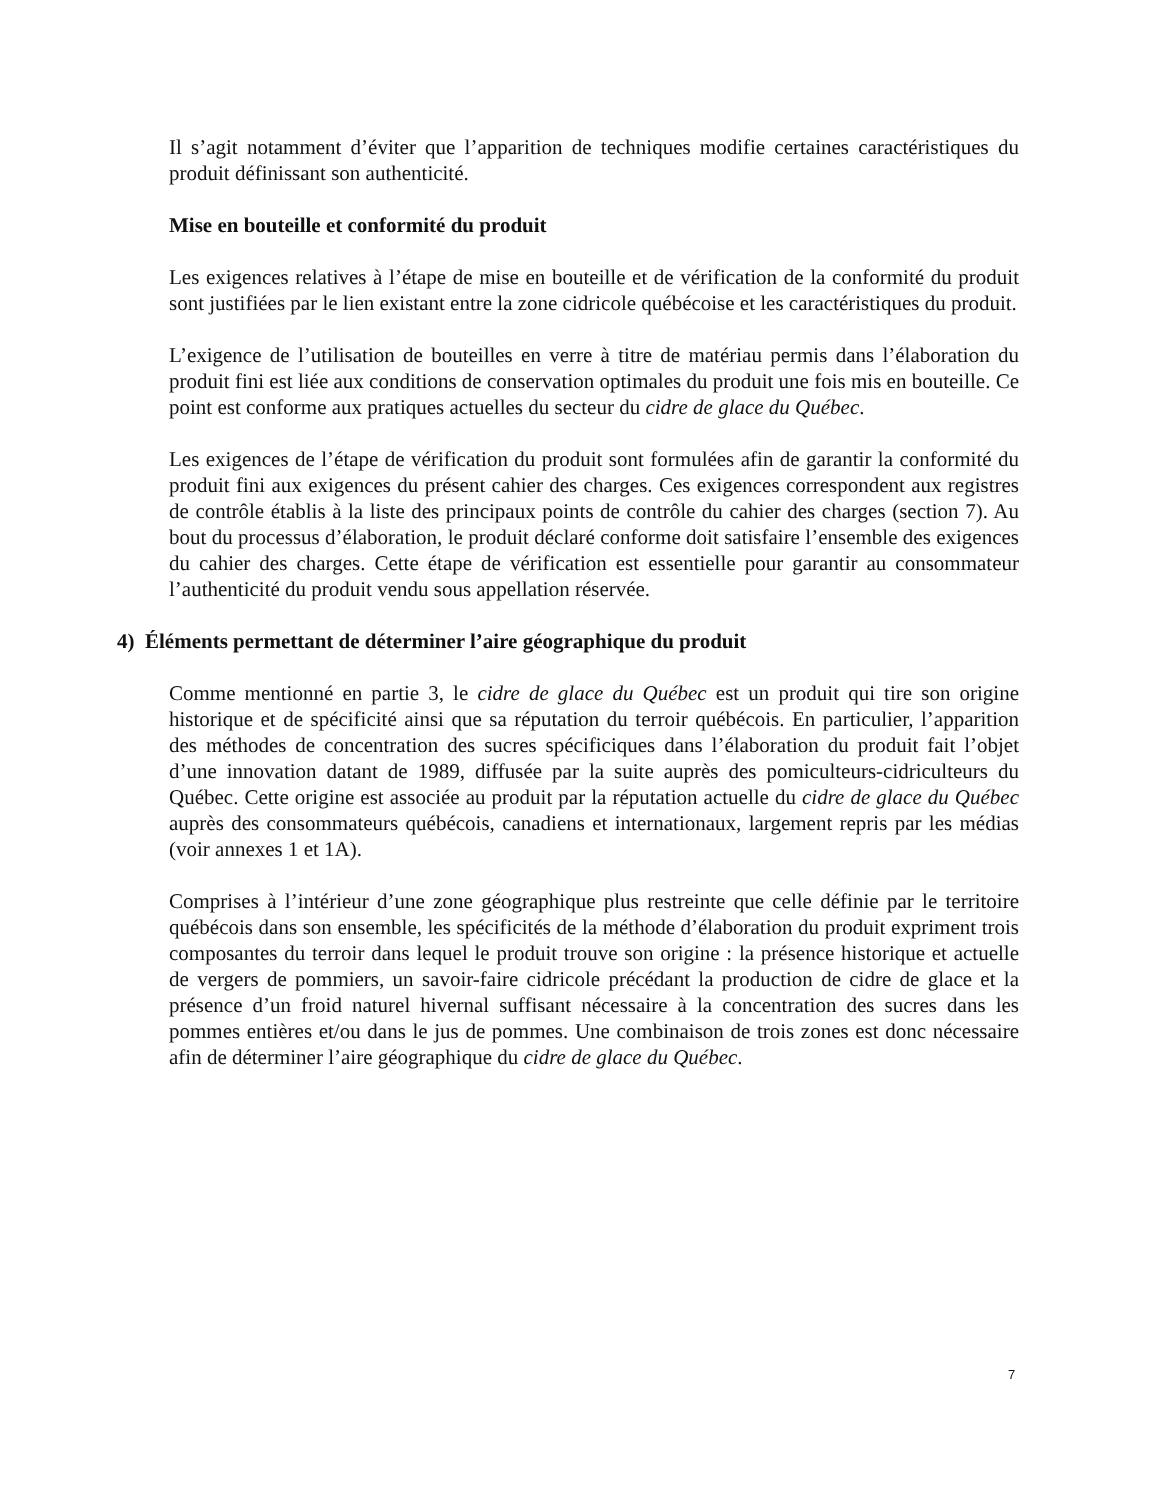Il s’agit notamment d’éviter que l’apparition de techniques modifie certaines caractéristiques du produit définissant son authenticité.
Mise en bouteille et conformité du produit
Les exigences relatives à l’étape de mise en bouteille et de vérification de la conformité du produit sont justifiées par le lien existant entre la zone cidricole québécoise et les caractéristiques du produit.
L’exigence de l’utilisation de bouteilles en verre à titre de matériau permis dans l’élaboration du produit fini est liée aux conditions de conservation optimales du produit une fois mis en bouteille. Ce point est conforme aux pratiques actuelles du secteur du cidre de glace du Québec.
Les exigences de l’étape de vérification du produit sont formulées afin de garantir la conformité du produit fini aux exigences du présent cahier des charges. Ces exigences correspondent aux registres de contrôle établis à la liste des principaux points de contrôle du cahier des charges (section 7). Au bout du processus d’élaboration, le produit déclaré conforme doit satisfaire l’ensemble des exigences du cahier des charges. Cette étape de vérification est essentielle pour garantir au consommateur l’authenticité du produit vendu sous appellation réservée.
4) Éléments permettant de déterminer l’aire géographique du produit
Comme mentionné en partie 3, le cidre de glace du Québec est un produit qui tire son origine historique et de spécificité ainsi que sa réputation du terroir québécois. En particulier, l’apparition des méthodes de concentration des sucres spécificiques dans l’élaboration du produit fait l’objet d’une innovation datant de 1989, diffusée par la suite auprès des pomiculteurs-cidriculteurs du Québec. Cette origine est associée au produit par la réputation actuelle du cidre de glace du Québec auprès des consommateurs québécois, canadiens et internationaux, largement repris par les médias (voir annexes 1 et 1A).
Comprises à l’intérieur d’une zone géographique plus restreinte que celle définie par le territoire québécois dans son ensemble, les spécificités de la méthode d’élaboration du produit expriment trois composantes du terroir dans lequel le produit trouve son origine : la présence historique et actuelle de vergers de pommiers, un savoir-faire cidricole précédant la production de cidre de glace et la présence d’un froid naturel hivernal suffisant nécessaire à la concentration des sucres dans les pommes entières et/ou dans le jus de pommes. Une combinaison de trois zones est donc nécessaire afin de déterminer l’aire géographique du cidre de glace du Québec.
7